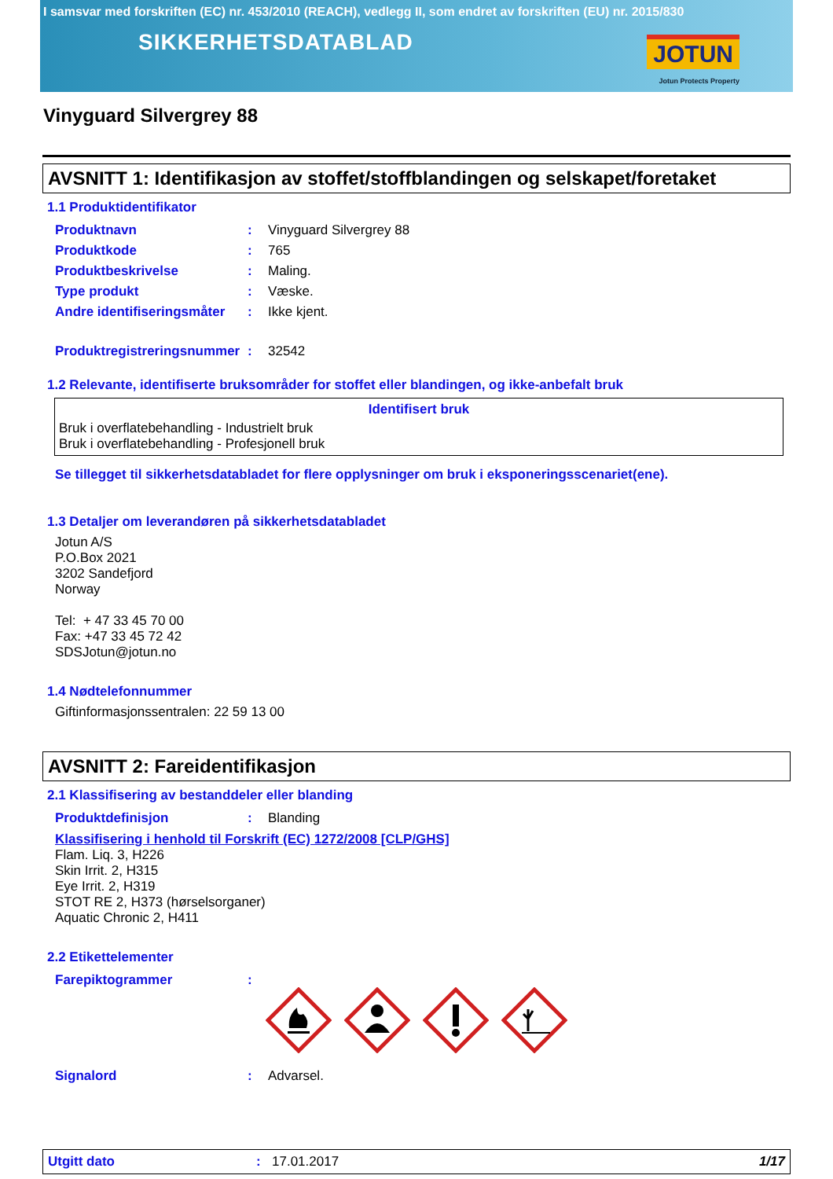I samsvar med forskriften (EC) nr. 453/2010 (REACH), vedlegg II, som endret av forskriften (EU) nr. 2015/830
SIKKERHETSDATABLAD
JOTUN
Jotun Protects Property
Vinyguard Silvergrey 88
AVSNITT 1: Identifikasjon av stoffet/stoffblandingen og selskapet/foretaket
1.1 Produktidentifikator
Produktnavn: Vinyguard Silvergrey 88
Produktkode: 765
Produktbeskrivelse: Maling.
Type produkt: Væske.
Andre identifiseringsmåter: Ikke kjent.
Produktregistreringsnummer: 32542
1.2 Relevante, identifiserte bruksområder for stoffet eller blandingen, og ikke-anbefalt bruk
| Identifisert bruk |
| --- |
| Bruk i overflatebehandling - Industrielt bruk |
| Bruk i overflatebehandling - Profesjonell bruk |
Se tillegget til sikkerhetsdatabladet for flere opplysninger om bruk i eksponeringsscenariet(ene).
1.3 Detaljer om leverandøren på sikkerhetsdatabladet
Jotun A/S
P.O.Box 2021
3202 Sandefjord
Norway
Tel: + 47 33 45 70 00
Fax: +47 33 45 72 42
SDSJotun@jotun.no
1.4 Nødtelefonnummer
Giftinformasjonssentralen: 22 59 13 00
AVSNITT 2: Fareidentifikasjon
2.1 Klassifisering av bestanddeler eller blanding
Produktdefinisjon: Blanding
Klassifisering i henhold til Forskrift (EC) 1272/2008 [CLP/GHS]
Flam. Liq. 3, H226
Skin Irrit. 2, H315
Eye Irrit. 2, H319
STOT RE 2, H373 (hørselsorganer)
Aquatic Chronic 2, H411
2.2 Etikettelementer
Farepiktogrammer:
Signalord: Advarsel.
Utgitt dato: 17.01.2017 1/17